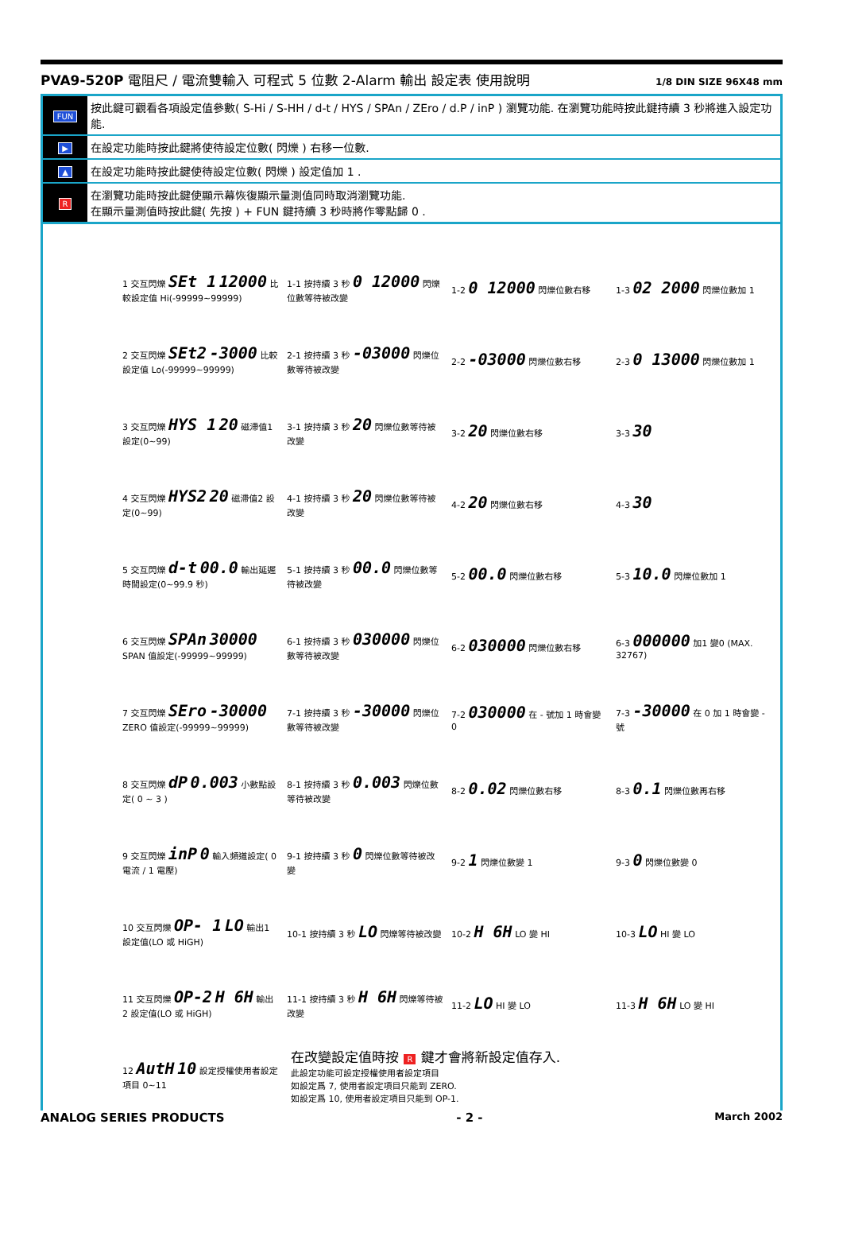PVA9-520P 電阻尺 / 電流雙輸入 可程式 5 位數 2-Alarm 輸出 設定表 使用說明 1/8 DIN SIZE 96X48 mm
| FUN | 按此鍵可觀看各項設定值參數( S-Hi / S-HH / d-t / HYS / SPAn / ZEro / d.P / inP ) 瀏覽功能. 在瀏覽功能時按此鍵持續 3 秒將進入設定功能. |
| ▶ | 在設定功能時按此鍵將使待設定位數( 閃爍 ) 右移一位數. |
| ▲ | 在設定功能時按此鍵使待設定位數( 閃爍 ) 設定值加 1 . |
| R | 在瀏覽功能時按此鍵使顯示幕恢復顯示量測值同時取消瀏覽功能. 在顯示量測值時按此鍵( 先按 ) + FUN 鍵持續 3 秒時將作零點歸 0 . |
1 交互閃爍 SEt 1 12000 比較設定值 Hi(-99999~99999)
1-1 按持續 3 秒 0 12000 閃爍位數等待被改變
1-2 0 12000 閃爍位數右移 1-3 02 2000 閃爍位數加 1
2 交互閃爍 SEt2 -3000 比較設定值 Lo(-99999~99999)
2-1 按持續 3 秒 -03000 閃爍位數等待被改變
2-2 -03000 閃爍位數右移 2-3 0 13000 閃爍位數加 1
3 交互閃爍 HYS 1 20 磁滯值1 設定(0~99)
3-1 按持續 3 秒 20 閃爍位數等待被改變
3-2 20 閃爍位數右移 3-3 30
4 交互閃爍 HYS2 20 磁滯值2 設定(0~99)
4-1 按持續 3 秒 20 閃爍位數等待被改變
4-2 20 閃爍位數右移 4-3 30
5 交互閃爍 d-t 00.0 輸出延遲時間設定(0~99.9 秒)
5-1 按持續 3 秒 00.0 閃爍位數等待被改變
5-2 00.0 閃爍位數右移 5-3 10.0 閃爍位數加 1
6 交互閃爍 SPAn 30000 SPAN 值設定(-99999~99999)
6-1 按持續 3 秒 030000 閃爍位數等待被改變
6-2 030000 閃爍位數右移
6-3 000000 加1 變0 (MAX. 32767)
7 交互閃爍 SEro -30000 ZERO 值設定(-99999~99999)
7-1 按持續 3 秒 -30000 閃爍位數等待被改變
7-2 030000 在 - 號加 1 時會變 0 7-3 -30000 在 0 加 1 時會變 - 號
8 交互閃爍 dP 0.003 小數點設定( 0 ~ 3 )
8-1 按持續 3 秒 0.003 閃爍位數等待被改變
8-2 0.02 閃爍位數右移 8-3 0.1 閃爍位數再右移
9 交互閃爍 inP 0 輸入頻道設定( 0 電流 / 1 電壓)
9-1 按持續 3 秒 0 閃爍位數等待被改變
9-2 1 閃爍位數變 1 9-3 0 閃爍位數變 0
10 交互閃爍 OP- 1 LO 輸出1 設定值(LO 或 HiGH)
10-1 按持續 3 秒 LO 閃爍等待被改變
10-2 H 6H LO 變 HI 10-3 LO HI 變 LO
11 交互閃爍 OP-2 H 6H 輸出2 設定值(LO 或 HiGH)
11-1 按持續 3 秒 H 6H 閃爍等待被改變
11-2 LO HI 變 LO 11-3 H 6H LO 變 HI
12 AutH 10 設定授權使用者設定項目 0~11
在改變設定值時按 R 鍵才會將新設定值存入.
此設定功能可設定授權使用者設定項目
如設定爲 7, 使用者設定項目只能到 ZERO.
如設定爲 10, 使用者設定項目只能到 OP-1.
ANALOG SERIES PRODUCTS - 2 - March 2002